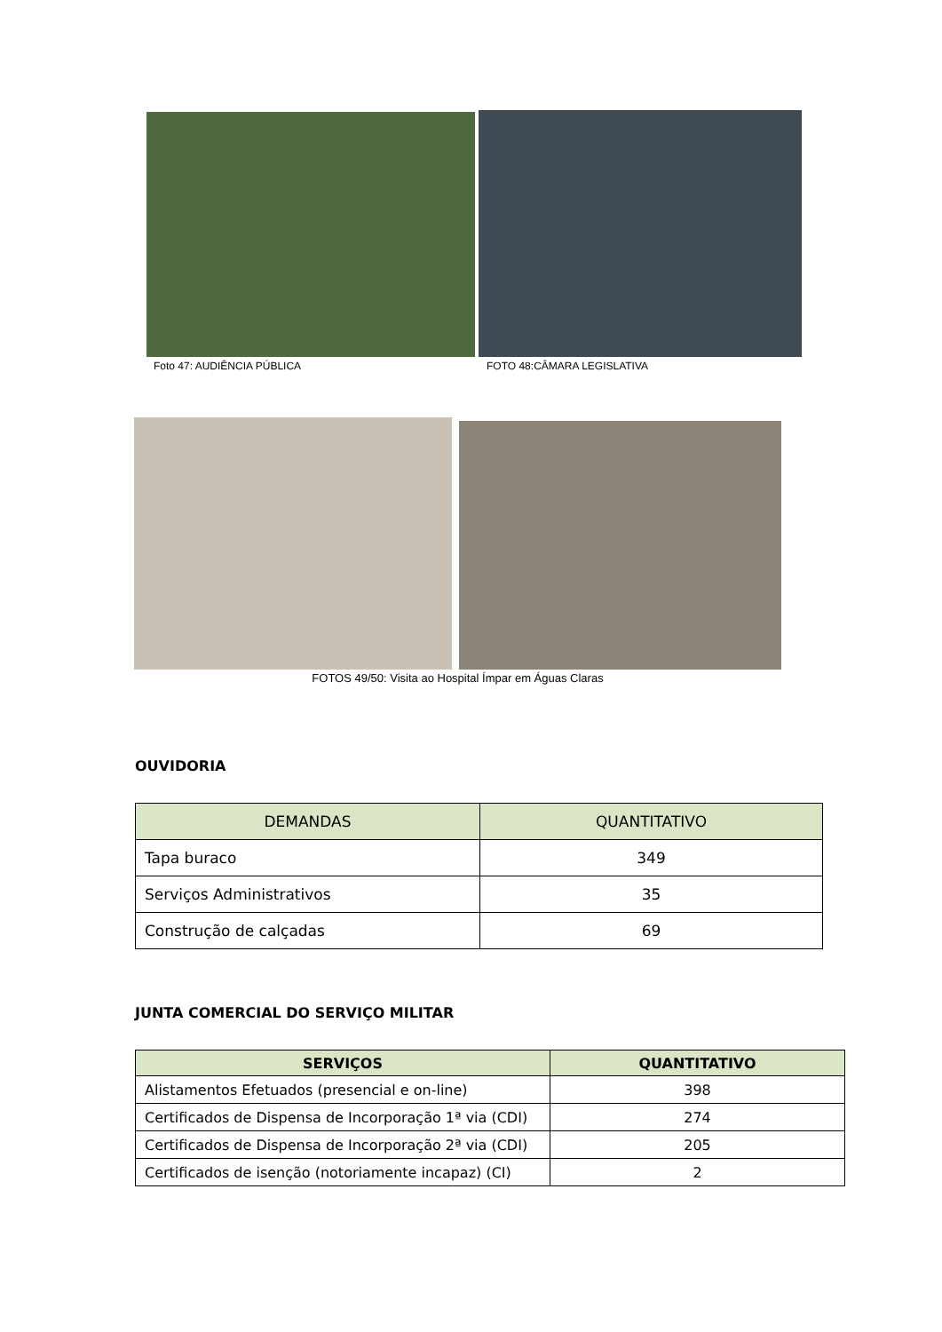Foto 47: AUDIÊNCIA PÚBLICA FOTO 48:CÂMARA LEGISLATIVA
FOTOS 49/50: Visita ao Hospital Ímpar em Águas Claras
OUVIDORIA
| DEMANDAS | QUANTITATIVO |
| --- | --- |
| Tapa buraco | 349 |
| Serviços Administrativos | 35 |
| Construção de calçadas | 69 |
JUNTA COMERCIAL DO SERVIÇO MILITAR
| SERVIÇOS | QUANTITATIVO |
| --- | --- |
| Alistamentos Efetuados (presencial e on-line) | 398 |
| Certificados de Dispensa de Incorporação 1ª via (CDI) | 274 |
| Certificados de Dispensa de Incorporação 2ª via (CDI) | 205 |
| Certificados de isenção (notoriamente incapaz) (CI) | 2 |